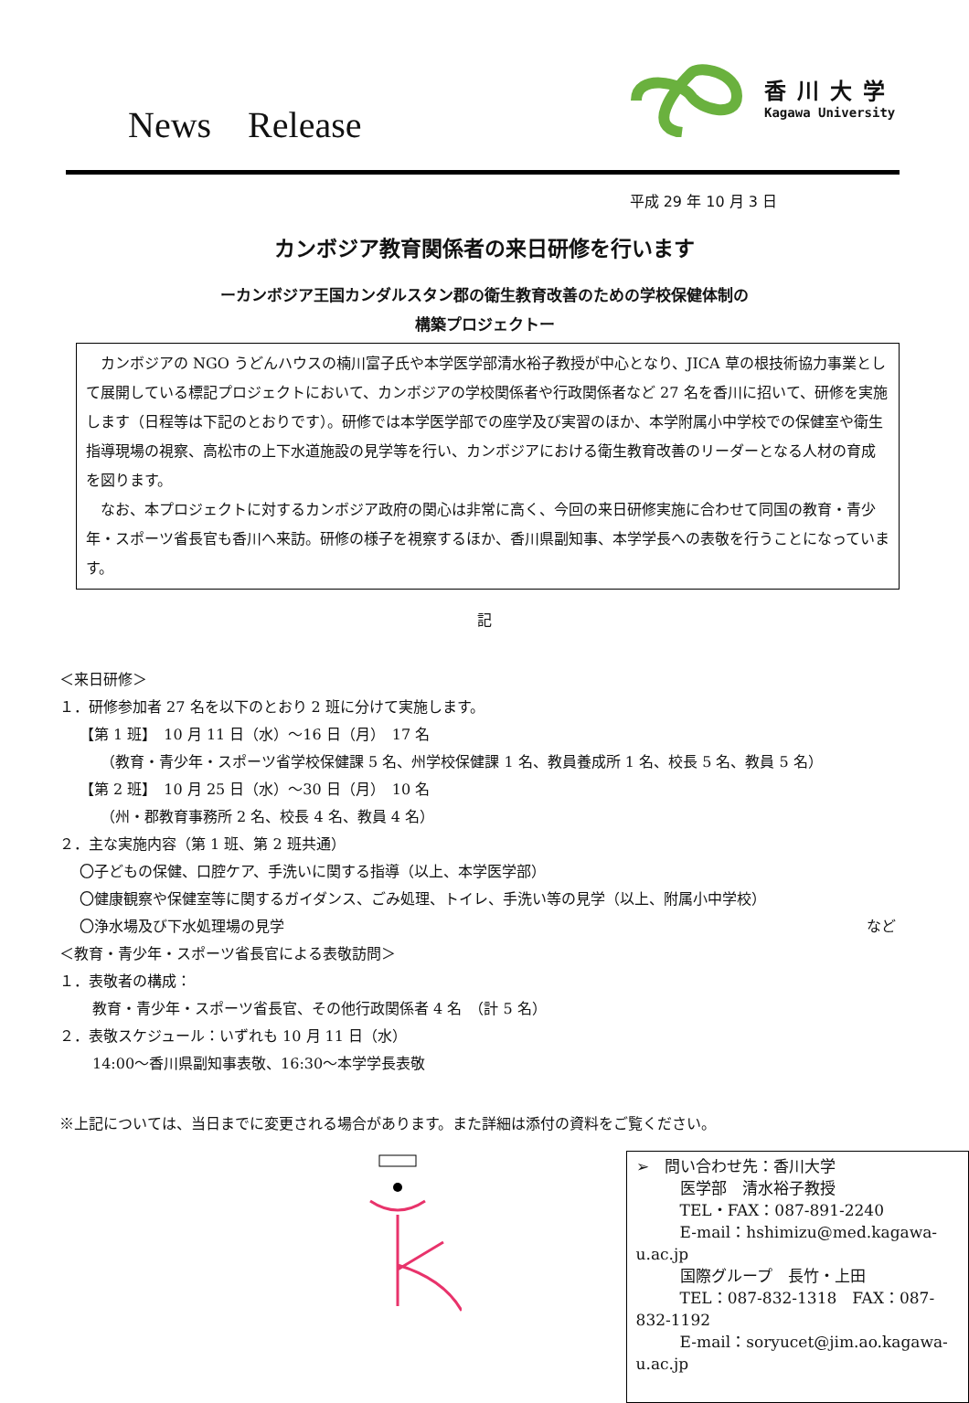News Release
香川大学
Kagawa University
平成 29 年 10 月 3 日
カンボジア教育関係者の来日研修を行います
ーカンボジア王国カンダルスタン郡の衛生教育改善のための学校保健体制の
構築プロジェクトー
カンボジアの NGO うどんハウスの楠川富子氏や本学医学部清水裕子教授が中心となり、JICA 草の根技術協力事業として展開している標記プロジェクトにおいて、カンボジアの学校関係者や行政関係者など 27 名を香川に招いて、研修を実施します（日程等は下記のとおりです）。研修では本学医学部での座学及び実習のほか、本学附属小中学校での保健室や衛生指導現場の視察、高松市の上下水道施設の見学等を行い、カンボジアにおける衛生教育改善のリーダーとなる人材の育成を図ります。
なお、本プロジェクトに対するカンボジア政府の関心は非常に高く、今回の来日研修実施に合わせて同国の教育・青少年・スポーツ省長官も香川へ来訪。研修の様子を視察するほか、香川県副知事、本学学長への表敬を行うことになっています。
記
＜来日研修＞
１．研修参加者 27 名を以下のとおり 2 班に分けて実施します。
【第 1 班】　10 月 11 日（水）～16 日（月）　17 名
（教育・青少年・スポーツ省学校保健課 5 名、州学校保健課 1 名、教員養成所 1 名、校長 5 名、教員 5 名）
【第 2 班】　10 月 25 日（水）～30 日（月）　10 名
（州・郡教育事務所 2 名、校長 4 名、教員 4 名）
２．主な実施内容（第 1 班、第 2 班共通）
〇子どもの保健、口腔ケア、手洗いに関する指導（以上、本学医学部）
〇健康観察や保健室等に関するガイダンス、ごみ処理、トイレ、手洗い等の見学（以上、附属小中学校）
〇浄水場及び下水処理場の見学 など
＜教育・青少年・スポーツ省長官による表敬訪問＞
１．表敬者の構成：
教育・青少年・スポーツ省長官、その他行政関係者 4 名　（計 5 名）
２．表敬スケジュール：いずれも 10 月 11 日（水）
14:00～香川県副知事表敬、16:30～本学学長表敬
※上記については、当日までに変更される場合があります。また詳細は添付の資料をご覧ください。
➢　問い合わせ先：香川大学
医学部　清水裕子教授
TEL・FAX：087-891-2240
E-mail：hshimizu@med.kagawa-u.ac.jp
国際グループ　長竹・上田
TEL：087-832-1318　FAX：087-832-1192
E-mail：soryucet@jim.ao.kagawa-u.ac.jp